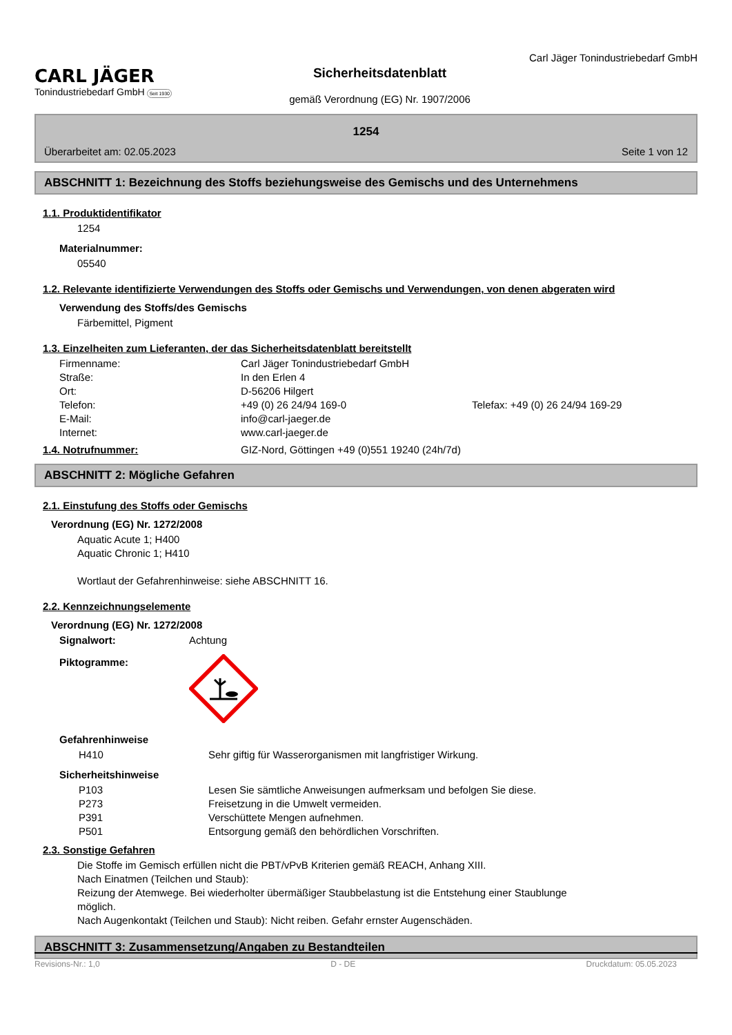CARL JÄGER
Tonindustriebedarf GmbH Seit 1930
Sicherheitsdatenblatt
gemäß Verordnung (EG) Nr. 1907/2006
Carl Jäger Tonindustriebedarf GmbH
1254
Überarbeitet am: 02.05.2023 Seite 1 von 12
ABSCHNITT 1: Bezeichnung des Stoffs beziehungsweise des Gemischs und des Unternehmens
1.1. Produktidentifikator
1254
Materialnummer:
05540
1.2. Relevante identifizierte Verwendungen des Stoffs oder Gemischs und Verwendungen, von denen abgeraten wird
Verwendung des Stoffs/des Gemischs
Färbemittel, Pigment
1.3. Einzelheiten zum Lieferanten, der das Sicherheitsdatenblatt bereitstellt
| Firmenname: | Carl Jäger Tonindustriebedarf GmbH | |
| Straße: | In den Erlen 4 | |
| Ort: | D-56206 Hilgert | |
| Telefon: | +49 (0) 26 24/94 169-0 | Telefax: +49 (0) 26 24/94 169-29 |
| E-Mail: | info@carl-jaeger.de | |
| Internet: | www.carl-jaeger.de | |
1.4. Notrufnummer: GIZ-Nord, Göttingen +49 (0)551 19240 (24h/7d)
ABSCHNITT 2: Mögliche Gefahren
2.1. Einstufung des Stoffs oder Gemischs
Verordnung (EG) Nr. 1272/2008
Aquatic Acute 1; H400
Aquatic Chronic 1; H410
Wortlaut der Gefahrenhinweise: siehe ABSCHNITT 16.
2.2. Kennzeichnungselemente
Verordnung (EG) Nr. 1272/2008
| Signalwort: | Achtung |
| Piktogramme: | |
Gefahrenhinweise
| H410 | Sehr giftig für Wasserorganismen mit langfristiger Wirkung. |
Sicherheitshinweise
| P103 | Lesen Sie sämtliche Anweisungen aufmerksam und befolgen Sie diese. |
| P273 | Freisetzung in die Umwelt vermeiden. |
| P391 | Verschüttete Mengen aufnehmen. |
| P501 | Entsorgung gemäß den behördlichen Vorschriften. |
2.3. Sonstige Gefahren
Die Stoffe im Gemisch erfüllen nicht die PBT/vPvB Kriterien gemäß REACH, Anhang XIII.
Nach Einatmen (Teilchen und Staub):
Reizung der Atemwege. Bei wiederholter übermäßiger Staubbelastung ist die Entstehung einer Staublunge möglich.
Nach Augenkontakt (Teilchen und Staub): Nicht reiben. Gefahr ernster Augenschäden.
ABSCHNITT 3: Zusammensetzung/Angaben zu Bestandteilen
Revisions-Nr.: 1,0 D - DE Druckdatum: 05.05.2023